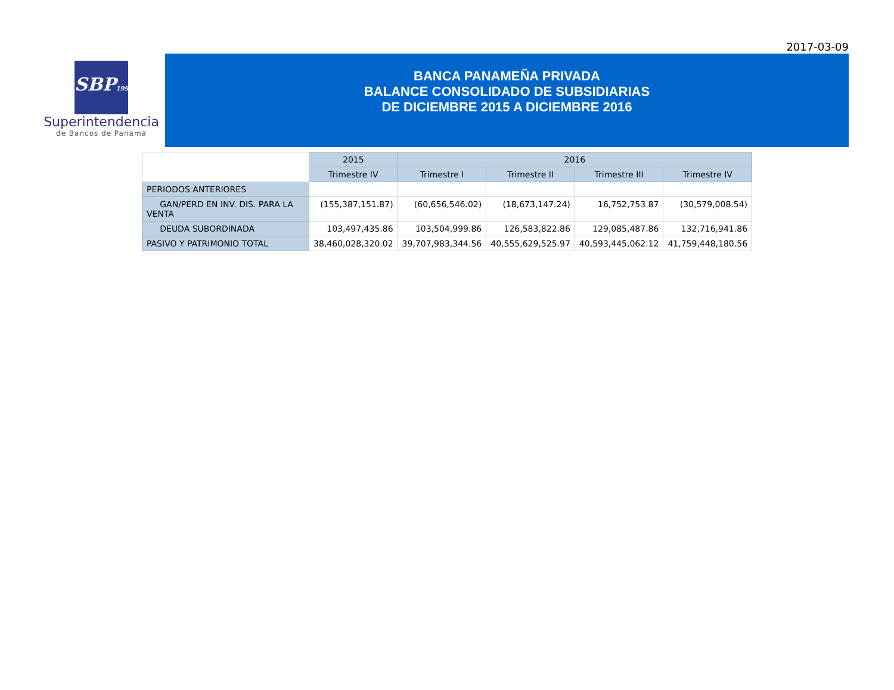2017-03-09
SBP1998
Superintendencia
de Bancos de Panamá
BANCA PANAMEÑA PRIVADA
BALANCE CONSOLIDADO DE SUBSIDIARIAS
DE DICIEMBRE 2015 A DICIEMBRE 2016
| | 2015 | 2016 | | | |
| | Trimestre IV | Trimestre I | Trimestre II | Trimestre III | Trimestre IV |
| PERIODOS ANTERIORES | | | | | |
| GAN/PERD EN INV. DIS. PARA LA VENTA | (155,387,151.87) | (60,656,546.02) | (18,673,147.24) | 16,752,753.87 | (30,579,008.54) |
| DEUDA SUBORDINADA | 103,497,435.86 | 103,504,999.86 | 126,583,822.86 | 129,085,487.86 | 132,716,941.86 |
| PASIVO Y PATRIMONIO TOTAL | 38,460,028,320.02 | 39,707,983,344.56 | 40,555,629,525.97 | 40,593,445,062.12 | 41,759,448,180.56 |